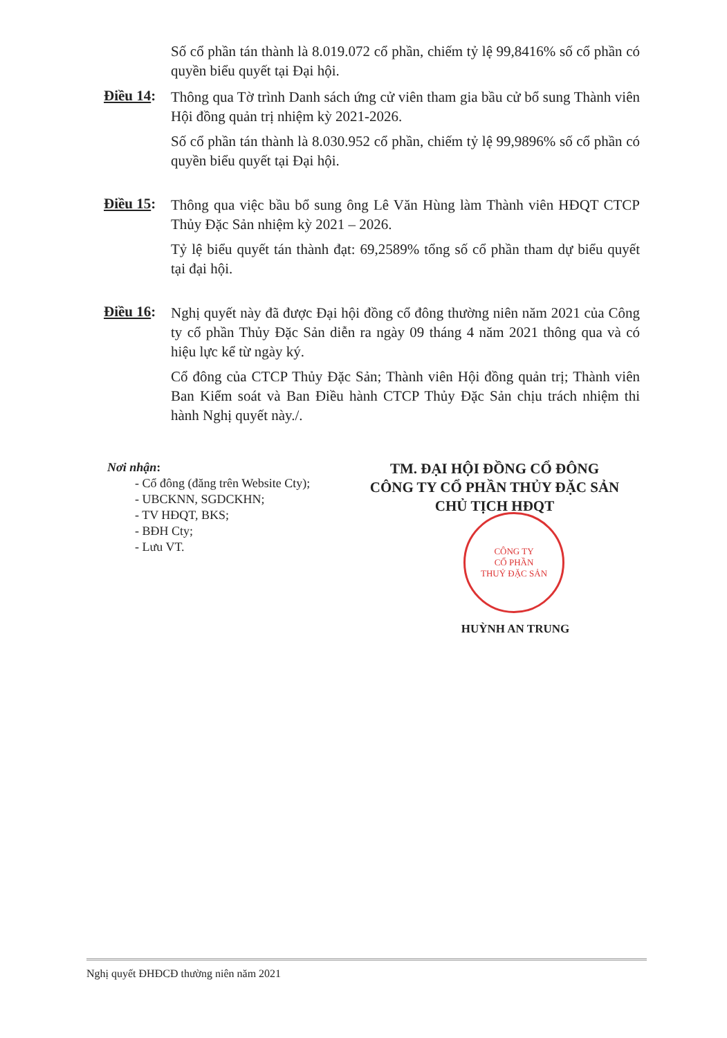Số cổ phần tán thành là 8.019.072 cổ phần, chiếm tỷ lệ 99,8416% số cổ phần có quyền biểu quyết tại Đại hội.
Điều 14:
Thông qua Tờ trình Danh sách ứng cử viên tham gia bầu cử bổ sung Thành viên Hội đồng quản trị nhiệm kỳ 2021-2026.
Số cổ phần tán thành là 8.030.952 cổ phần, chiếm tỷ lệ 99,9896% số cổ phần có quyền biểu quyết tại Đại hội.
Điều 15:
Thông qua việc bầu bổ sung ông Lê Văn Hùng làm Thành viên HĐQT CTCP Thủy Đặc Sản nhiệm kỳ 2021 – 2026.
Tỷ lệ biểu quyết tán thành đạt: 69,2589% tổng số cổ phần tham dự biểu quyết tại đại hội.
Điều 16:
Nghị quyết này đã được Đại hội đồng cổ đông thường niên năm 2021 của Công ty cổ phần Thủy Đặc Sản diễn ra ngày 09 tháng 4 năm 2021 thông qua và có hiệu lực kể từ ngày ký.
Cổ đông của CTCP Thủy Đặc Sản; Thành viên Hội đồng quản trị; Thành viên Ban Kiểm soát và Ban Điều hành CTCP Thủy Đặc Sản chịu trách nhiệm thi hành Nghị quyết này./.
Nơi nhận:
- Cổ đông (đăng trên Website Cty);
- UBCKNN, SGDCKHN;
- TV HĐQT, BKS;
- BĐH Cty;
- Lưu VT.
TM. ĐẠI HỘI ĐỒNG CỔ ĐÔNG
CÔNG TY CỔ PHẦN THỦY ĐẶC SẢN
CHỦ TỊCH HĐQT
HUỲNH AN TRUNG
CÔNG TY
CỔ PHẦN
THUỶ ĐẶC SẢN
Nghị quyết ĐHĐCĐ thường niên năm 2021